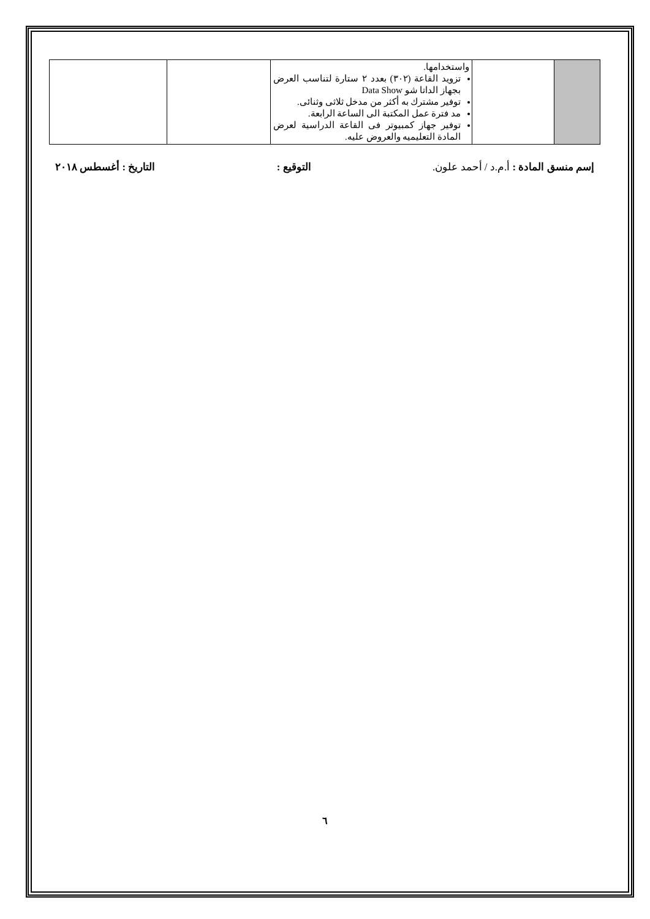| | | واستخدامها. تزويد القاعة (٣٠٢) بعدد ٢ ستارة لتناسب العرض بجهاز الداتا شو Data Show توفير مشترك به أكثر من مدخل ثلاثى وثنائى. مد فترة عمل المكتبة الى الساعة الرابعة. توفير جهاز كمبيوتر فى القاعة الدراسية لعرض المادة التعليميه والعروض عليه. | | |
إسم منسق المادة : أ.م.د / أحمد علون. التوقيع : التاريخ : أغسطس ٢٠١٨
٦